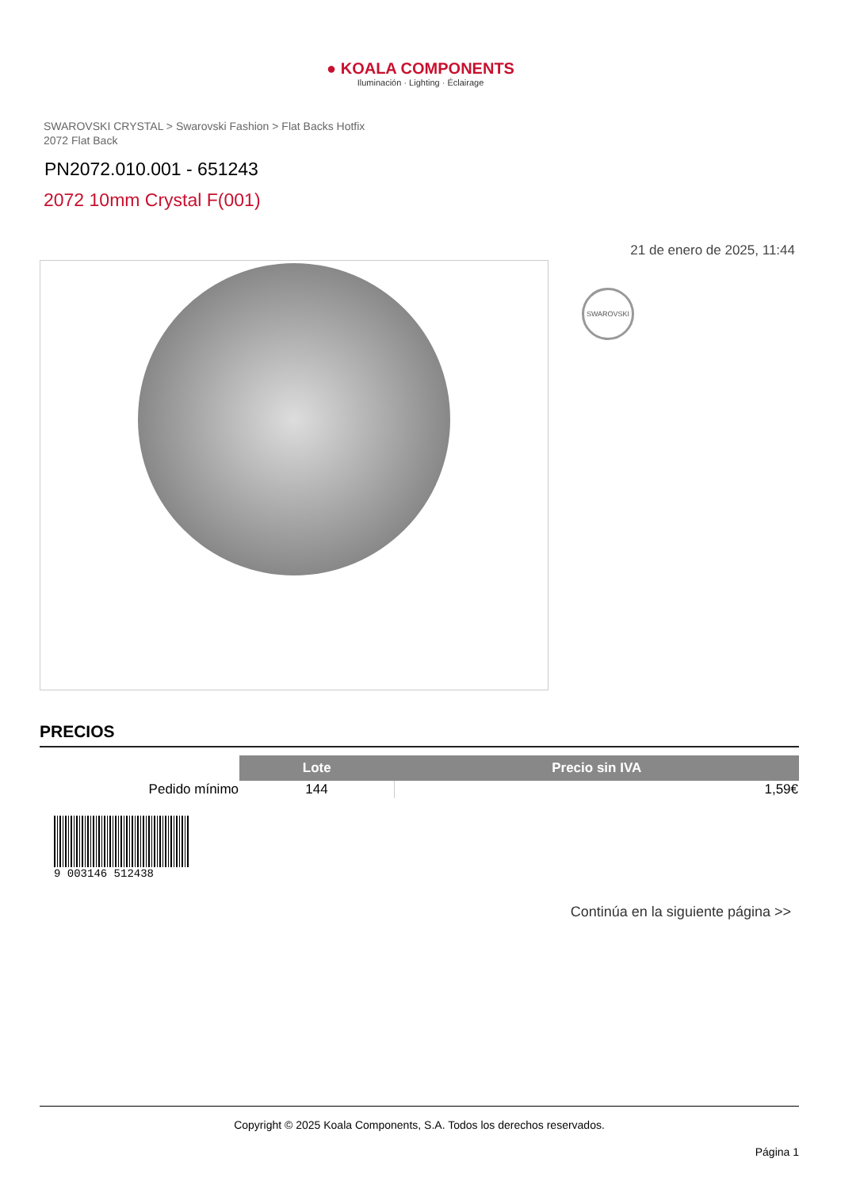● KOALA COMPONENTS
Iluminación · Lighting · Éclairage
SWAROVSKI CRYSTAL > Swarovski Fashion > Flat Backs Hotfix
2072 Flat Back
PN2072.010.001 - 651243
2072 10mm Crystal F(001)
21 de enero de 2025, 11:44
SWAROVSKI
PRECIOS
| | Lote | Precio sin IVA |
| Pedido mínimo | 144 | 1,59€ |
9 003146 512438
Continúa en la siguiente página >>
Copyright © 2025 Koala Components, S.A. Todos los derechos reservados.
Página 1